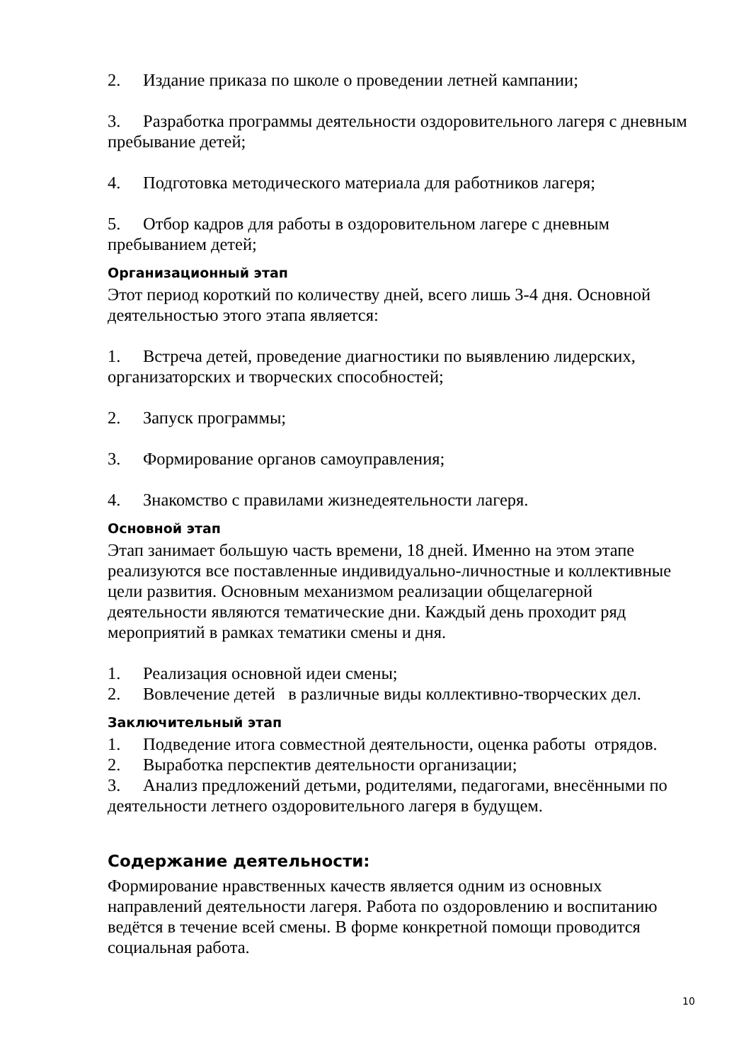2. Издание приказа по школе о проведении летней кампании;
3. Разработка программы деятельности оздоровительного лагеря с дневным пребывание детей;
4. Подготовка методического материала для работников лагеря;
5. Отбор кадров для работы в оздоровительном лагере с дневным пребыванием детей;
Организационный этап
Этот период короткий по количеству дней, всего лишь 3-4 дня. Основной деятельностью этого этапа является:
1. Встреча детей, проведение диагностики по выявлению лидерских, организаторских и творческих способностей;
2. Запуск программы;
3. Формирование органов самоуправления;
4. Знакомство с правилами жизнедеятельности лагеря.
Основной этап
Этап занимает большую часть времени, 18 дней. Именно на этом этапе реализуются все поставленные индивидуально-личностные и коллективные цели развития. Основным механизмом реализации общелагерной деятельности являются тематические дни. Каждый день проходит ряд мероприятий в рамках тематики смены и дня.
1. Реализация основной идеи смены;
2. Вовлечение детей в различные виды коллективно-творческих дел.
Заключительный этап
1. Подведение итога совместной деятельности, оценка работы отрядов.
2. Выработка перспектив деятельности организации;
3. Анализ предложений детьми, родителями, педагогами, внесёнными по деятельности летнего оздоровительного лагеря в будущем.
Содержание деятельности:
Формирование нравственных качеств является одним из основных направлений деятельности лагеря. Работа по оздоровлению и воспитанию ведётся в течение всей смены. В форме конкретной помощи проводится социальная работа.
10